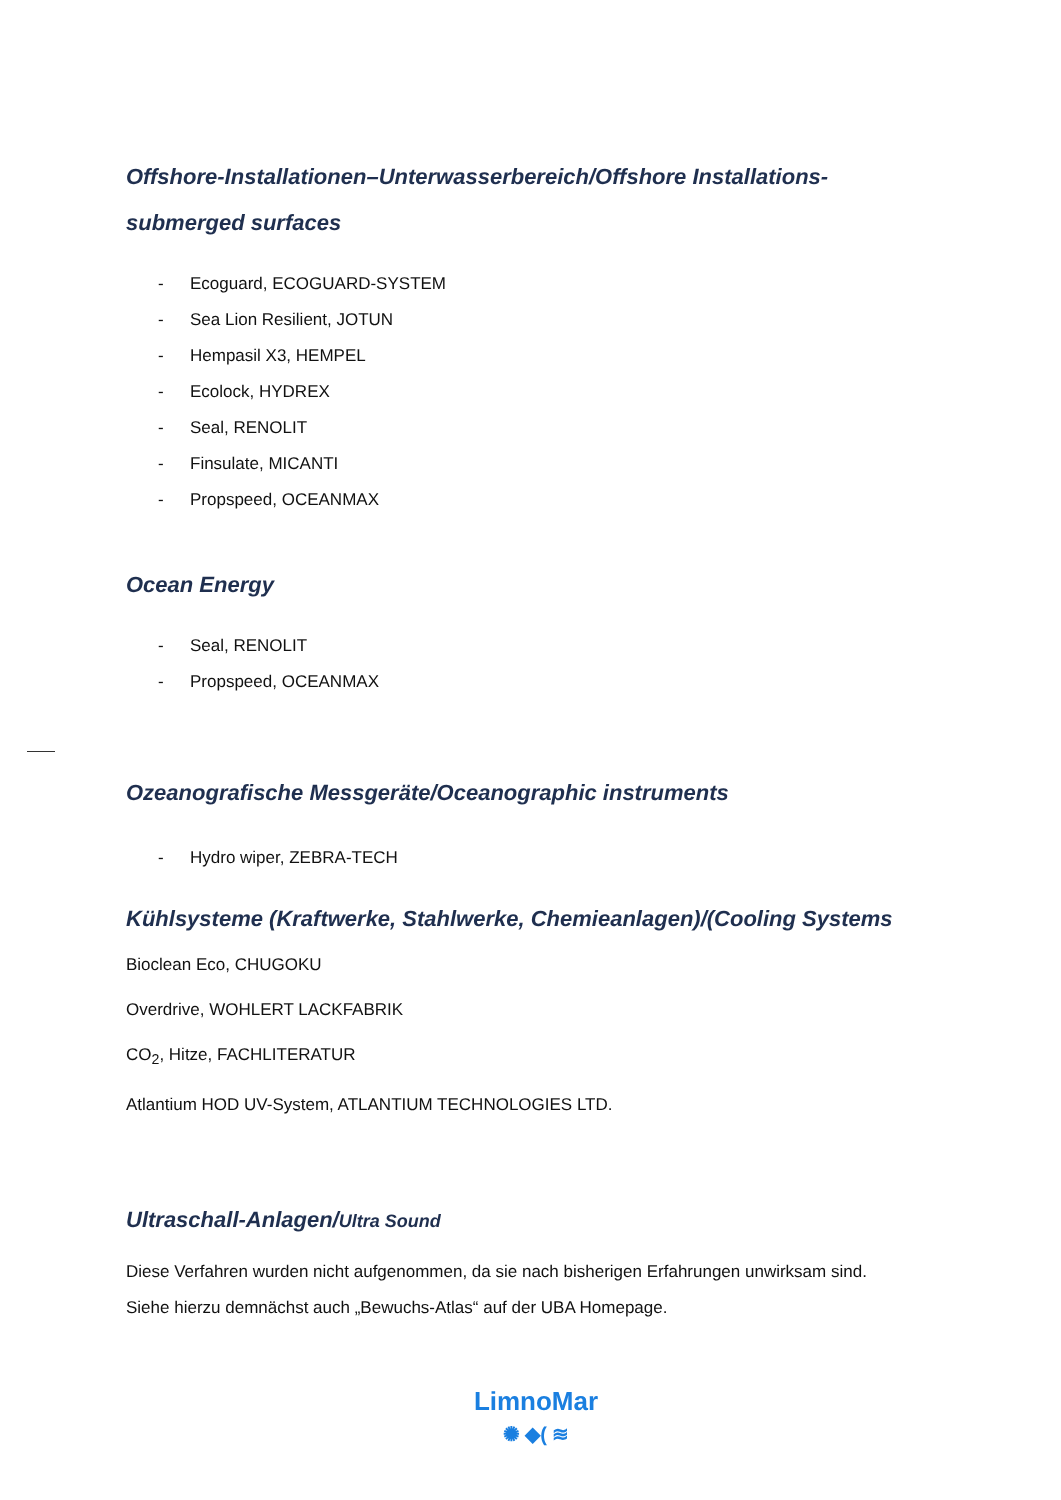Offshore-Installationen–Unterwasserbereich/Offshore Installations-submerged surfaces
- Ecoguard, ECOGUARD-SYSTEM
- Sea Lion Resilient, JOTUN
- Hempasil X3, HEMPEL
- Ecolock, HYDREX
- Seal, RENOLIT
- Finsulate, MICANTI
- Propspeed, OCEANMAX
Ocean Energy
- Seal, RENOLIT
- Propspeed, OCEANMAX
Ozeanografische Messgeräte/Oceanographic instruments
- Hydro wiper, ZEBRA-TECH
Kühlsysteme (Kraftwerke, Stahlwerke, Chemieanlagen)/(Cooling Systems
Bioclean Eco, CHUGOKU
Overdrive, WOHLERT LACKFABRIK
CO<sub>2</sub>, Hitze, FACHLITERATUR
Atlantium HOD UV-System, ATLANTIUM TECHNOLOGIES LTD.
Ultraschall-Anlagen/Ultra Sound
Diese Verfahren wurden nicht aufgenommen, da sie nach bisherigen Erfahrungen unwirksam sind.
Siehe hierzu demnächst auch „Bewuchs-Atlas“ auf der UBA Homepage.
LimnoMar
✺ ◆( ≋